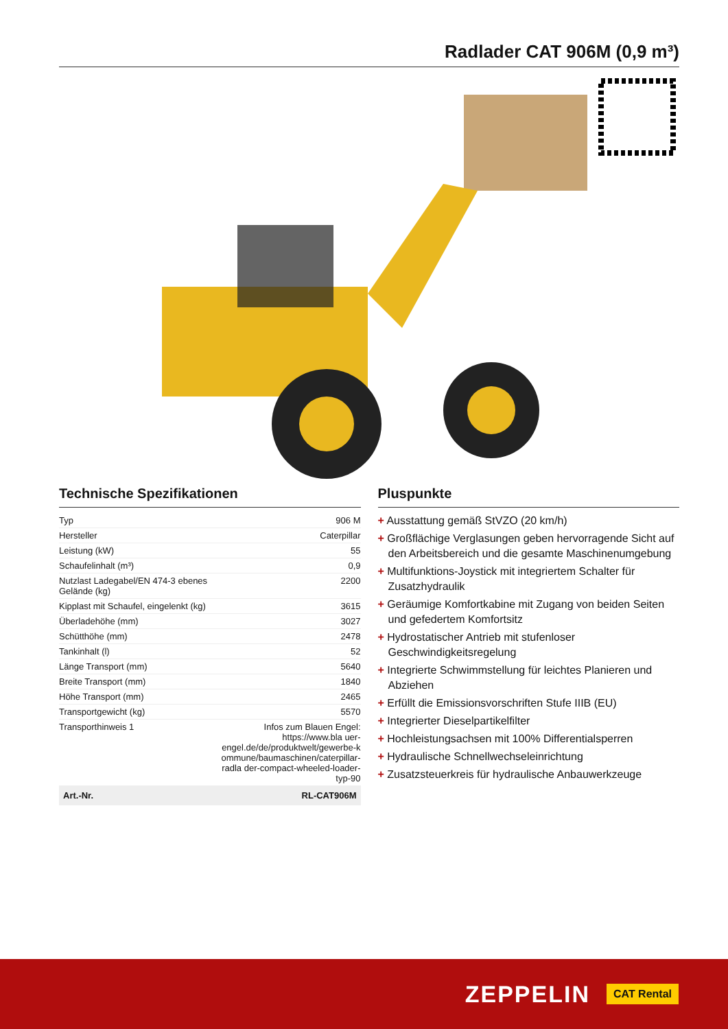Radlader CAT 906M (0,9 m³)
Technische Spezifikationen
| Typ | 906 M |
| Hersteller | Caterpillar |
| Leistung (kW) | 55 |
| Schaufelinhalt (m³) | 0,9 |
| Nutzlast Ladegabel/EN 474-3 ebenes Gelände (kg) | 2200 |
| Kipplast mit Schaufel, eingelenkt (kg) | 3615 |
| Überladehöhe (mm) | 3027 |
| Schütthöhe (mm) | 2478 |
| Tankinhalt (l) | 52 |
| Länge Transport (mm) | 5640 |
| Breite Transport (mm) | 1840 |
| Höhe Transport (mm) | 2465 |
| Transportgewicht (kg) | 5570 |
| Transporthinweis 1 | Infos zum Blauen Engel: https://www.bla uer-engel.de/de/produktwelt/gewerbe-k ommune/baumaschinen/caterpillar-radla der-compact-wheeled-loader-typ-90 |
| Art.-Nr. | RL-CAT906M |
Pluspunkte
+ Ausstattung gemäß StVZO (20 km/h)
+ Großflächige Verglasungen geben hervorragende Sicht auf den Arbeitsbereich und die gesamte Maschinenumgebung
+ Multifunktions-Joystick mit integriertem Schalter für Zusatzhydraulik
+ Geräumige Komfortkabine mit Zugang von beiden Seiten und gefedertem Komfortsitz
+ Hydrostatischer Antrieb mit stufenloser Geschwindigkeitsregelung
+ Integrierte Schwimmstellung für leichtes Planieren und Abziehen
+ Erfüllt die Emissionsvorschriften Stufe IIIB (EU)
+ Integrierter Dieselpartikelfilter
+ Hochleistungsachsen mit 100% Differentialsperren
+ Hydraulische Schnellwechseleinrichtung
+ Zusatzsteuerkreis für hydraulische Anbauwerkzeuge
ZEPPELIN CAT Rental